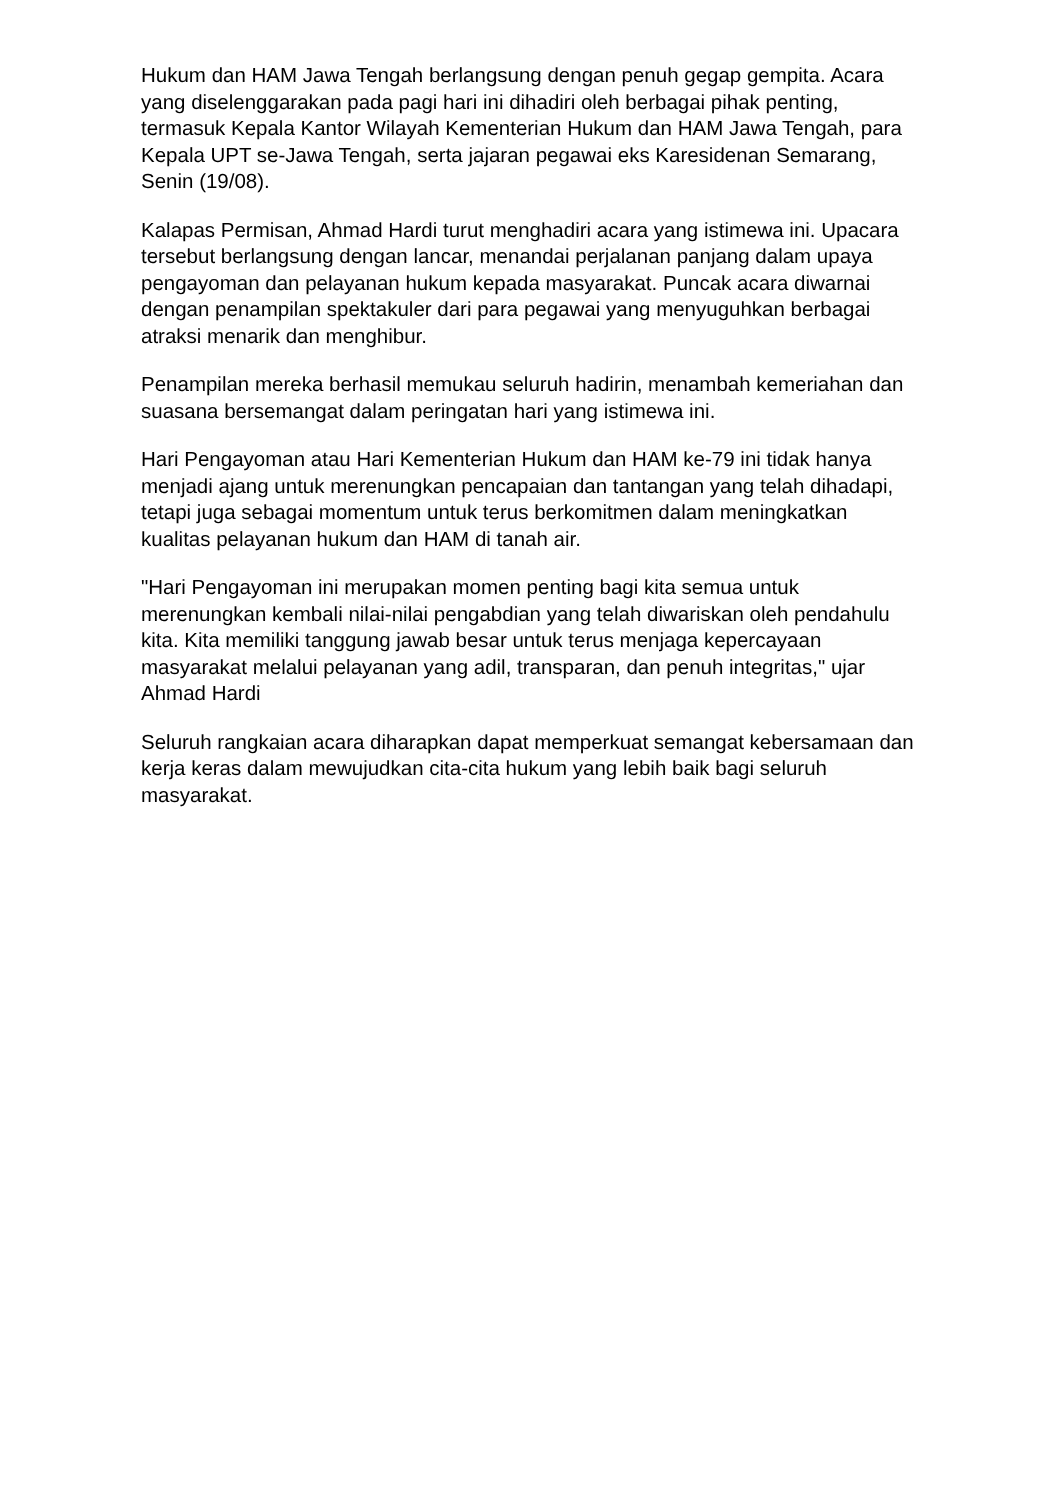Hukum dan HAM Jawa Tengah berlangsung dengan penuh gegap gempita. Acara yang diselenggarakan pada pagi hari ini dihadiri oleh berbagai pihak penting, termasuk Kepala Kantor Wilayah Kementerian Hukum dan HAM Jawa Tengah, para Kepala UPT se-Jawa Tengah, serta jajaran pegawai eks Karesidenan Semarang, Senin (19/08).
Kalapas Permisan, Ahmad Hardi turut menghadiri acara yang istimewa ini. Upacara tersebut berlangsung dengan lancar, menandai perjalanan panjang dalam upaya pengayoman dan pelayanan hukum kepada masyarakat. Puncak acara diwarnai dengan penampilan spektakuler dari para pegawai yang menyuguhkan berbagai atraksi menarik dan menghibur.
Penampilan mereka berhasil memukau seluruh hadirin, menambah kemeriahan dan suasana bersemangat dalam peringatan hari yang istimewa ini.
Hari Pengayoman atau Hari Kementerian Hukum dan HAM ke-79 ini tidak hanya menjadi ajang untuk merenungkan pencapaian dan tantangan yang telah dihadapi, tetapi juga sebagai momentum untuk terus berkomitmen dalam meningkatkan kualitas pelayanan hukum dan HAM di tanah air.
"Hari Pengayoman ini merupakan momen penting bagi kita semua untuk merenungkan kembali nilai-nilai pengabdian yang telah diwariskan oleh pendahulu kita. Kita memiliki tanggung jawab besar untuk terus menjaga kepercayaan masyarakat melalui pelayanan yang adil, transparan, dan penuh integritas," ujar Ahmad Hardi
Seluruh rangkaian acara diharapkan dapat memperkuat semangat kebersamaan dan kerja keras dalam mewujudkan cita-cita hukum yang lebih baik bagi seluruh masyarakat.